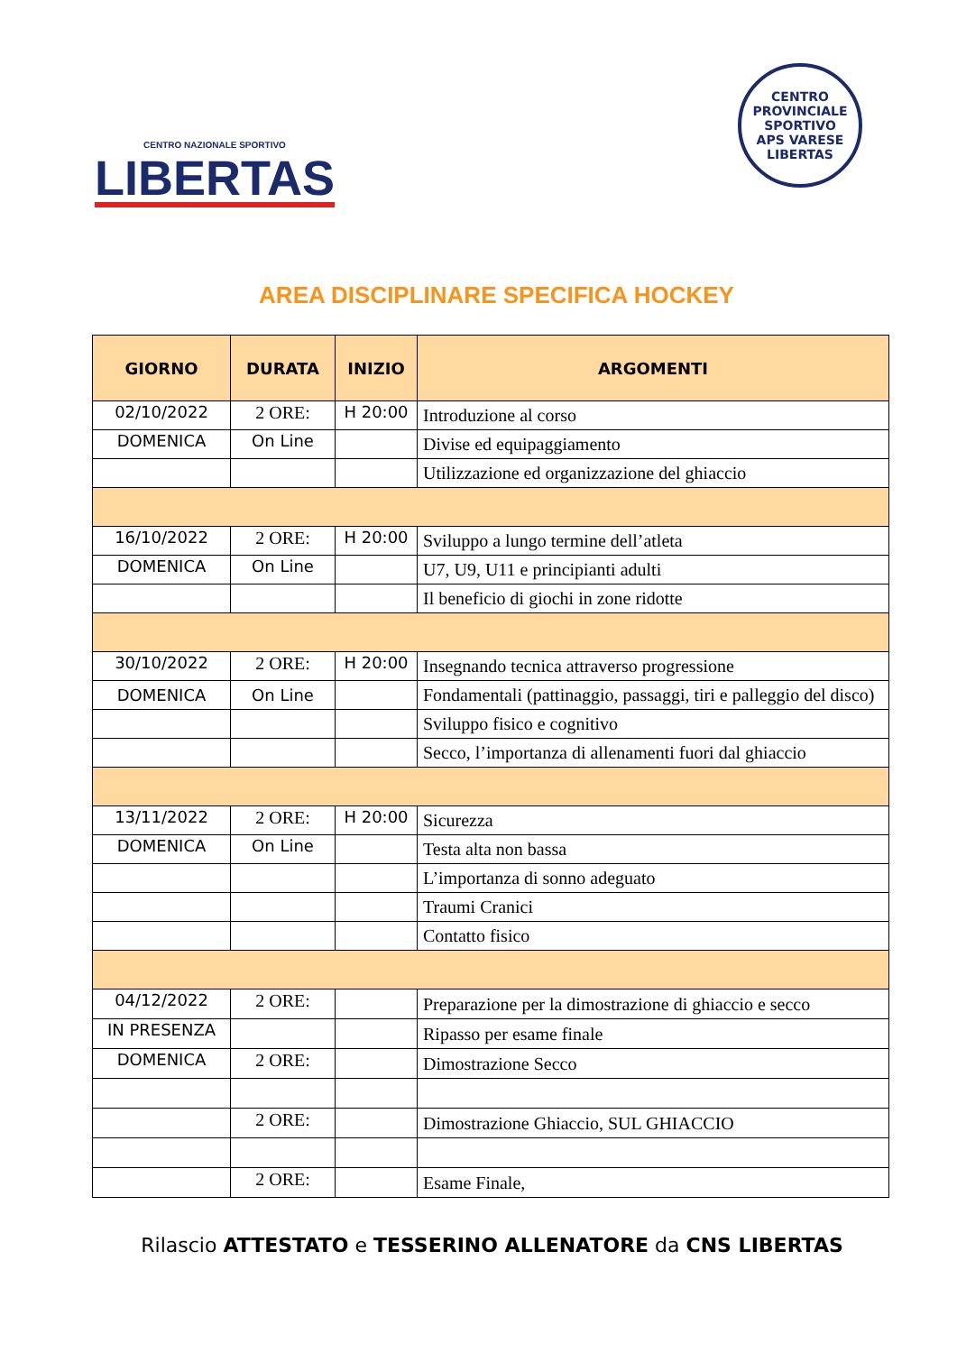CENTRO NAZIONALE SPORTIVO
LIBERTAS
CENTRO PROVINCIALE SPORTIVO
APS VARESE
LIBERTAS
AREA DISCIPLINARE SPECIFICA HOCKEY
| GIORNO | DURATA | INIZIO | ARGOMENTI |
| --- | --- | --- | --- |
| 02/10/2022 | 2 ORE: | H 20:00 | Introduzione al corso |
| DOMENICA | On Line | | Divise ed equipaggiamento |
| | | | Utilizzazione ed organizzazione del ghiaccio |
| 16/10/2022 | 2 ORE: | H 20:00 | Sviluppo a lungo termine dell’atleta |
| DOMENICA | On Line | | U7, U9, U11 e principianti adulti |
| | | | Il beneficio di giochi in zone ridotte |
| 30/10/2022 | 2 ORE: | H 20:00 | Insegnando tecnica attraverso progressione |
| DOMENICA | On Line | | Fondamentali (pattinaggio, passaggi, tiri e palleggio del disco) |
| | | | Sviluppo fisico e cognitivo |
| | | | Secco, l’importanza di allenamenti fuori dal ghiaccio |
| 13/11/2022 | 2 ORE: | H 20:00 | Sicurezza |
| DOMENICA | On Line | | Testa alta non bassa |
| | | | L’importanza di sonno adeguato |
| | | | Traumi Cranici |
| | | | Contatto fisico |
| 04/12/2022 | 2 ORE: | | Preparazione per la dimostrazione di ghiaccio e secco |
| IN PRESENZA | | | Ripasso per esame finale |
| DOMENICA | 2 ORE: | | Dimostrazione Secco |
| | 2 ORE: | | Dimostrazione Ghiaccio, SUL GHIACCIO |
| | 2 ORE: | | Esame Finale, |
Rilascio ATTESTATO e TESSERINO ALLENATORE da CNS LIBERTAS